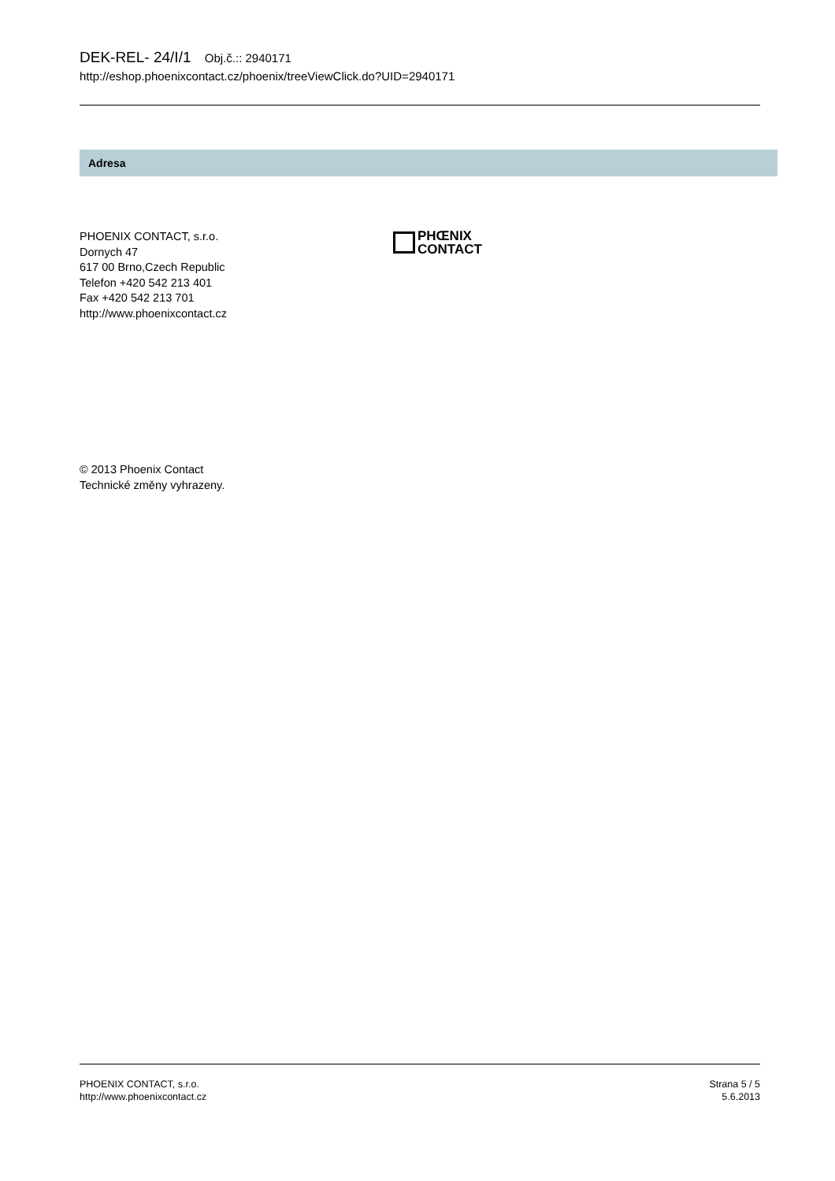DEK-REL- 24/I/1 Obj.č.:: 2940171
http://eshop.phoenixcontact.cz/phoenix/treeViewClick.do?UID=2940171
Adresa
PHOENIX CONTACT, s.r.o.
Dornych 47
617 00 Brno,Czech Republic
Telefon +420 542 213 401
Fax +420 542 213 701
http://www.phoenixcontact.cz
PHŒNIX
CONTACT
© 2013 Phoenix Contact
Technické změny vyhrazeny.
PHOENIX CONTACT, s.r.o.
http://www.phoenixcontact.cz
Strana 5 / 5
5.6.2013